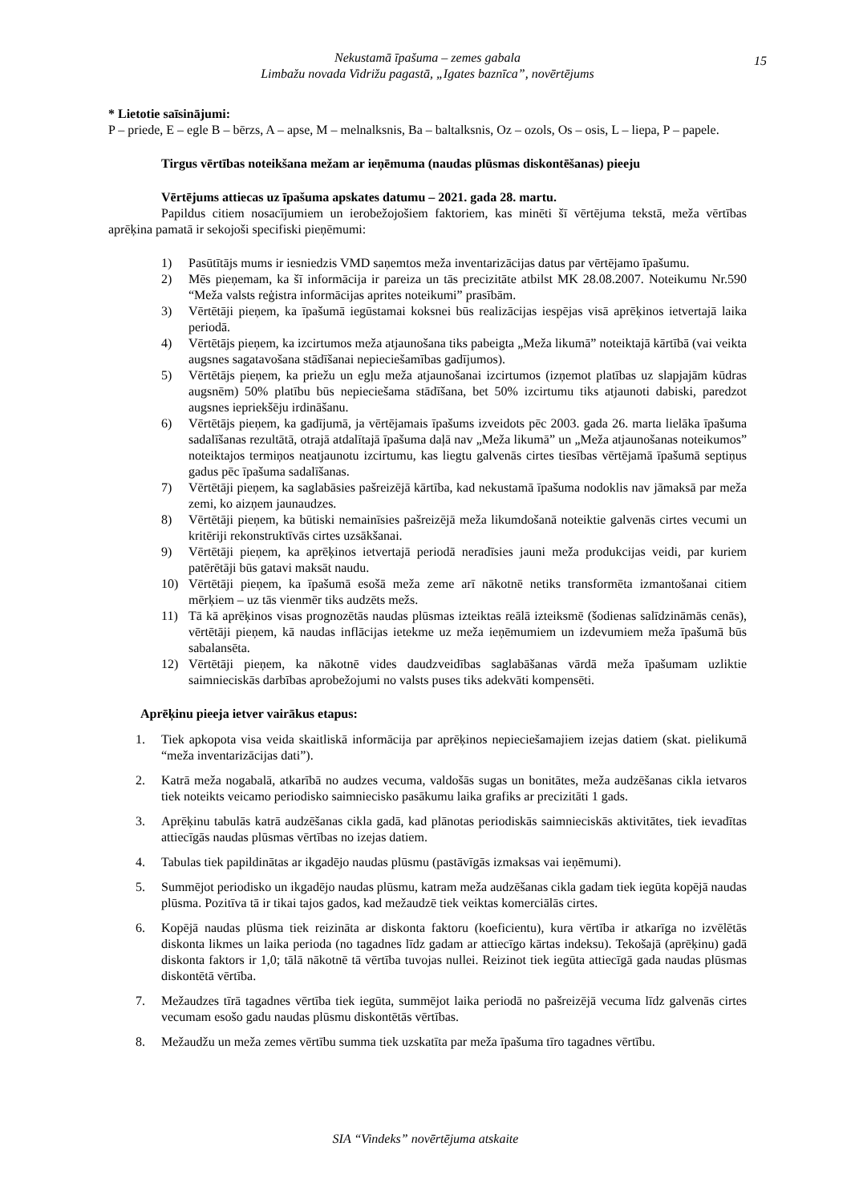Nekustamā īpašuma – zemes gabala
Limbažu novada Vidrižu pagastā, „Igates baznīca”, novērtējums
15
* Lietotie saīsinājumi:
P – priede, E – egle B – bērzs, A – apse, M – melnalksnis, Ba – baltalksnis, Oz – ozols, Os – osis, L – liepa, P – papele.
Tirgus vērtības noteikšana mežam ar ieņēmuma (naudas plūsmas diskontēšanas) pieeju
Vērtējums attiecas uz īpašuma apskates datumu – 2021. gada 28. martu.
Papildus citiem nosacījumiem un ierobežojošiem faktoriem, kas minēti šī vērtējuma tekstā, meža vērtības aprēķina pamatā ir sekojoši specifiski pieņēmumi:
1) Pasūtītājs mums ir iesniedzis VMD saņemtos meža inventarizācijas datus par vērtējamo īpašumu.
2) Mēs pieņemam, ka šī informācija ir pareiza un tās precizitāte atbilst MK 28.08.2007. Noteikumu Nr.590 “Meža valsts reģistra informācijas aprites noteikumi” prasībām.
3) Vērtētāji pieņem, ka īpašumā iegūstamai koksnei būs realizācijas iespējas visā aprēķinos ietvertajā laika periodā.
4) Vērtētājs pieņem, ka izcirtumos meža atjaunošana tiks pabeigta „Meža likumā” noteiktajā kārtībā (vai veikta augsnes sagatavošana stādīšanai nepieciešamības gadījumos).
5) Vērtētājs pieņem, ka priežu un egļu meža atjaunošanai izcirtumos (izņemot platības uz slapjajām kūdras augsnēm) 50% platību būs nepieciešama stādīšana, bet 50% izcirtumu tiks atjaunoti dabiski, paredzot augsnes iepriekšēju irdināšanu.
6) Vērtētājs pieņem, ka gadījumā, ja vērtējamais īpašums izveidots pēc 2003. gada 26. marta lielāka īpašuma sadalīšanas rezultātā, otrajā atdalītajā īpašuma daļā nav „Meža likumā” un „Meža atjaunošanas noteikumos” noteiktajos termiņos neatjaunotu izcirtumu, kas liegtu galvenās cirtes tiesības vērtējamā īpašumā septiņus gadus pēc īpašuma sadalīšanas.
7) Vērtētāji pieņem, ka saglabāsies pašreizējā kārtība, kad nekustamā īpašuma nodoklis nav jāmaksā par meža zemi, ko aizņem jaunaudzes.
8) Vērtētāji pieņem, ka būtiski nemainīsies pašreizējā meža likumdošanā noteiktie galvenās cirtes vecumi un kritēriji rekonstruktīvās cirtes uzsākšanai.
9) Vērtētāji pieņem, ka aprēķinos ietvertajā periodā neradīsies jauni meža produkcijas veidi, par kuriem patērētāji būs gatavi maksāt naudu.
10) Vērtētāji pieņem, ka īpašumā esošā meža zeme arī nākotnē netiks transformēta izmantošanai citiem mērķiem – uz tās vienmēr tiks audzēts mežs.
11) Tā kā aprēķinos visas prognozētās naudas plūsmas izteiktas reālā izteiksmē (šodienas salīdzināmās cenās), vērtētāji pieņem, kā naudas inflācijas ietekme uz meža ieņēmumiem un izdevumiem meža īpašumā būs sabalansēta.
12) Vērtētāji pieņem, ka nākotnē vides daudzveidības saglabāšanas vārdā meža īpašumam uzliktie saimnieciskās darbības aprobežojumi no valsts puses tiks adekvāti kompensēti.
Aprēķinu pieeja ietver vairākus etapus:
1. Tiek apkopota visa veida skaitliskā informācija par aprēķinos nepieciešamajiem izejas datiem (skat. pielikumā “meža inventarizācijas dati”).
2. Katrā meža nogabalā, atkarībā no audzes vecuma, valdošās sugas un bonitātes, meža audzēšanas cikla ietvaros tiek noteikts veicamo periodisko saimniecisko pasākumu laika grafiks ar precizitāti 1 gads.
3. Aprēķinu tabulās katrā audzēšanas cikla gadā, kad plānotas periodiskās saimnieciskās aktivitātes, tiek ievadītas attiecīgās naudas plūsmas vērtības no izejas datiem.
4. Tabulas tiek papildinātas ar ikgadējo naudas plūsmu (pastāvīgās izmaksas vai ieņēmumi).
5. Summējot periodisko un ikgadējo naudas plūsmu, katram meža audzēšanas cikla gadam tiek iegūta kopējā naudas plūsma. Pozitīva tā ir tikai tajos gados, kad mežaudzē tiek veiktas komerciālās cirtes.
6. Kopējā naudas plūsma tiek reizināta ar diskonta faktoru (koeficientu), kura vērtība ir atkarīga no izvēlētās diskonta likmes un laika perioda (no tagadnes līdz gadam ar attiecīgo kārtas indeksu). Tekošajā (aprēķinu) gadā diskonta faktors ir 1,0; tālā nākotnē tā vērtība tuvojas nullei. Reizinot tiek iegūta attiecīgā gada naudas plūsmas diskontētā vērtība.
7. Mežaudzes tīrā tagadnes vērtība tiek iegūta, summējot laika periodā no pašreizējā vecuma līdz galvenās cirtes vecumam esošo gadu naudas plūsmu diskontētās vērtības.
8. Mežaudžu un meža zemes vērtību summa tiek uzskatīta par meža īpašuma tīro tagadnes vērtību.
SIA “Vindeks” novērtējuma atskaite